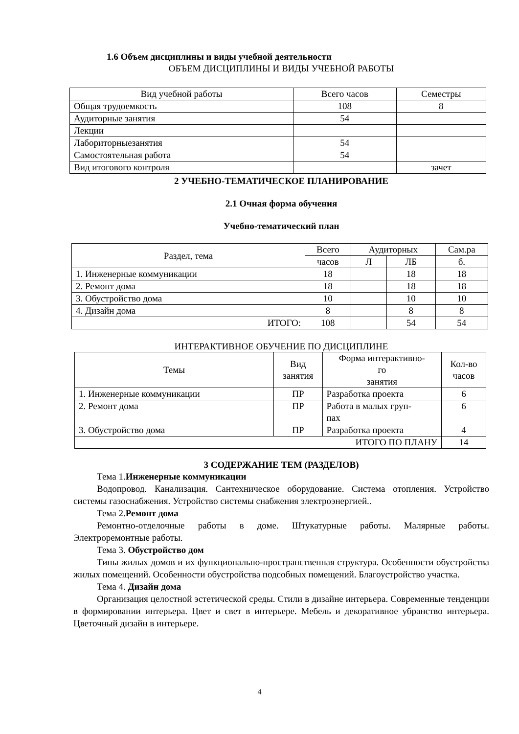1.6 Объем дисциплины и виды учебной деятельности
ОБЪЕМ ДИСЦИПЛИНЫ И ВИДЫ УЧЕБНОЙ РАБОТЫ
| Вид учебной работы | Всего часов | Семестры |
| --- | --- | --- |
| Общая трудоемкость | 108 | 8 |
| Аудиторные занятия | 54 | |
| Лекции | | |
| Лабориторныезанятия | 54 | |
| Самостоятельная работа | 54 | |
| Вид итогового контроля | | зачет |
2 УЧЕБНО-ТЕМАТИЧЕСКОЕ ПЛАНИРОВАНИЕ
2.1 Очная форма обучения
Учебно-тематический план
| Раздел, тема | Всего | Аудиторных | | Сам.ра |
| | часов | Л | ЛБ | б. |
| 1. Инженерные коммуникации | 18 | | 18 | 18 |
| 2. Ремонт дома | 18 | | 18 | 18 |
| 3. Обустройство дома | 10 | | 10 | 10 |
| 4. Дизайн дома | 8 | | 8 | 8 |
| ИТОГО: | 108 | | 54 | 54 |
ИНТЕРАКТИВНОЕ ОБУЧЕНИЕ ПО ДИСЦИПЛИНЕ
| Темы | Вид занятия | Форма интерактивно- го занятия | Кол-во часов |
| 1. Инженерные коммуникации | ПР | Разработка проекта | 6 |
| 2. Ремонт дома | ПР | Работа в малых груп- пах | 6 |
| 3. Обустройство дома | ПР | Разработка проекта | 4 |
| ИТОГО ПО ПЛАНУ | | | 14 |
3 СОДЕРЖАНИЕ ТЕМ (РАЗДЕЛОВ)
Тема 1.Инженерные коммуникации
Водопровод. Канализация. Сантехническое оборудование. Система отопления. Устройство системы газоснабжения. Устройство системы снабжения электроэнергией..
Тема 2.Ремонт дома
Ремонтно-отделочные работы в доме. Штукатурные работы. Малярные работы. Электроремонтные работы.
Тема 3. Обустройство дом
Типы жилых домов и их функционально-пространственная структура. Особенности обустройства жилых помещений. Особенности обустройства подсобных помещений. Благоустройство участка.
Тема 4. Дизайн дома
Организация целостной эстетической среды. Стили в дизайне интерьера. Современные тенденции в формировании интерьера. Цвет и свет в интерьере. Мебель и декоративное убранство интерьера. Цветочный дизайн в интерьере.
4